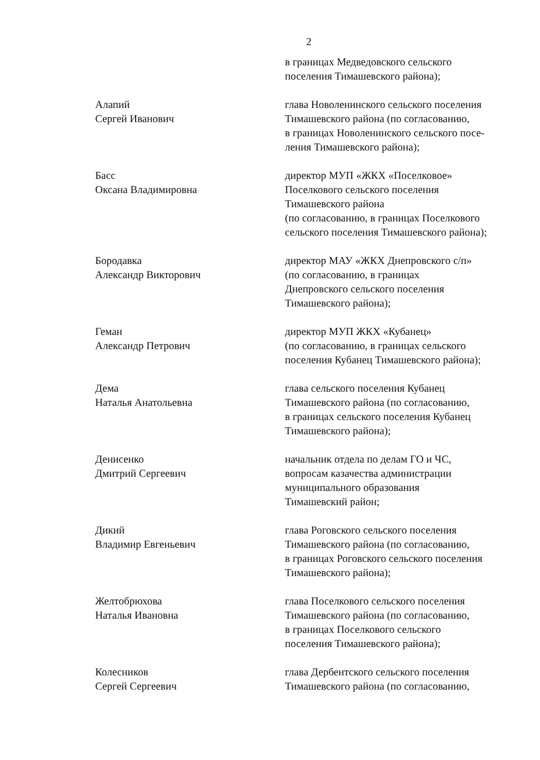2
в границах Медведовского сельского
поселения Тимашевского района);
Алапий
Сергей Иванович
глава Новоленинского сельского поселения
Тимашевского района (по согласованию,
в границах Новоленинского сельского посе-
ления Тимашевского района);
Басс
Оксана Владимировна
директор МУП «ЖКХ «Поселковое»
Поселкового сельского поселения
Тимашевского района
(по согласованию, в границах Поселкового
сельского поселения Тимашевского района);
Бородавка
Александр Викторович
директор МАУ «ЖКХ Днепровского с/п»
(по согласованию, в границах
Днепровского сельского поселения
Тимашевского района);
Геман
Александр Петрович
директор МУП ЖКХ «Кубанец»
(по согласованию, в границах сельского
поселения Кубанец Тимашевского района);
Дема
Наталья Анатольевна
глава сельского поселения Кубанец
Тимашевского района (по согласованию,
в границах сельского поселения Кубанец
Тимашевского района);
Денисенко
Дмитрий Сергеевич
начальник отдела по делам ГО и ЧС,
вопросам казачества администрации
муниципального образования
Тимашевский район;
Дикий
Владимир Евгеньевич
глава Роговского сельского поселения
Тимашевского района (по согласованию,
в границах Роговского сельского поселения
Тимашевского района);
Желтобрюхова
Наталья Ивановна
глава Поселкового сельского поселения
Тимашевского района (по согласованию,
в границах Поселкового сельского
поселения Тимашевского района);
Колесников
Сергей Сергеевич
глава Дербентского сельского поселения
Тимашевского района (по согласованию,